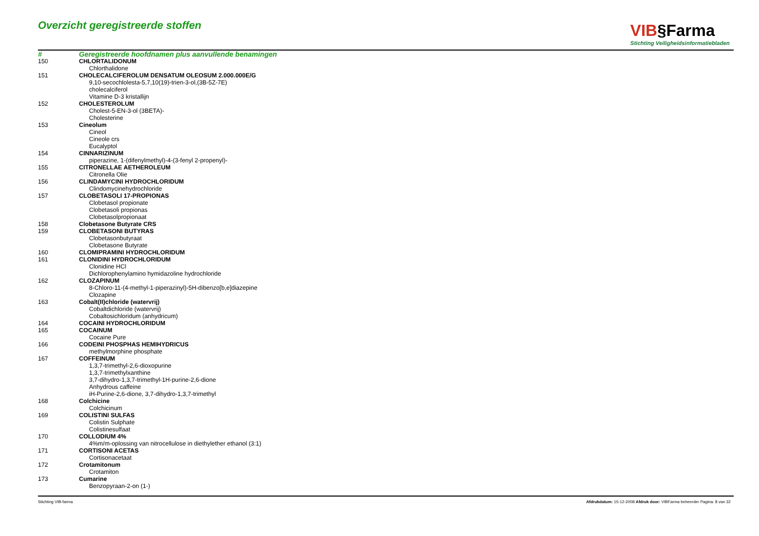Overzicht geregistreerde stoffen
VIB§Farma
Stichting Veiligheidsinformatiebladen
| # | Geregistreerde hoofdnamen plus aanvullende benamingen |
| --- | --- |
| 150 | CHLORTALIDONUM |
| | Chlorthalidone |
| 151 | CHOLECALCIFEROLUM DENSATUM OLEOSUM 2.000.000E/G |
| | 9,10-secochlolesta-5,7,10(19)-trien-3-ol,(3B-5Z-7E) |
| | cholecalciferol |
| | Vitamine D-3 kristallijn |
| 152 | CHOLESTEROLUM |
| | Cholest-5-EN-3-ol (3BETA)- |
| | Cholesterine |
| 153 | Cineolum |
| | Cineol |
| | Cineole crs |
| | Eucalyptol |
| 154 | CINNARIZINUM |
| | piperazine, 1-(difenylmethyl)-4-(3-fenyl 2-propenyl)- |
| 155 | CITRONELLAE AETHEROLEUM |
| | Citronella Olie |
| 156 | CLINDAMYCINI HYDROCHLORIDUM |
| | Clindomycinehydrochloride |
| 157 | CLOBETASOLI 17-PROPIONAS |
| | Clobetasol propionate |
| | Clobetasoli propionas |
| | Clobetasolpropionaat |
| 158 | Clobetasone Butyrate CRS |
| 159 | CLOBETASONI BUTYRAS |
| | Clobetasonbutyraat |
| | Clobetasone Butyrate |
| 160 | CLOMIPRAMINI HYDROCHLORIDUM |
| 161 | CLONIDINI HYDROCHLORIDUM |
| | Clonidine HCl |
| | Dichlorophenylamino hymidazoline hydrochloride |
| 162 | CLOZAPINUM |
| | 8-Chloro-11-(4-methyl-1-piperazinyl)-5H-dibenzo[b,e]diazepine |
| | Clozapine |
| 163 | Cobalt(II)chloride (watervrij) |
| | Cobaltdichloride (watervrij) |
| | Cobaltosichloridum (anhydricum) |
| 164 | COCAINI HYDROCHLORIDUM |
| 165 | COCAINUM |
| | Cocaine Pure |
| 166 | CODEINI PHOSPHAS HEMIHYDRICUS |
| | methylmorphine phosphate |
| 167 | COFFEINUM |
| | 1,3,7-trimethyl-2,6-dioxopurine |
| | 1,3,7-trimethylxanthine |
| | 3,7-dihydro-1,3,7-trimethyl-1H-purine-2,6-dione |
| | Anhydrous caffeine |
| | iH-Purine-2,6-dione, 3,7-dihydro-1,3,7-trimethyl |
| 168 | Colchicine |
| | Colchicinum |
| 169 | COLISTINI SULFAS |
| | Colistin Sulphate |
| | Colistinesulfaat |
| 170 | COLLODIUM 4% |
| | 4%m/m-oplossing van nitrocellulose in diethylether ethanol (3:1) |
| 171 | CORTISONI ACETAS |
| | Cortisonacetaat |
| 172 | Crotamitonum |
| | Crotamiton |
| 173 | Cumarine |
| | Benzopyraan-2-on (1-) |
Stichting VIB-farma Afdrukdatum: 15-12-2008 Afdruk door: VIBFarma beheerder Pagina: 8 van 32